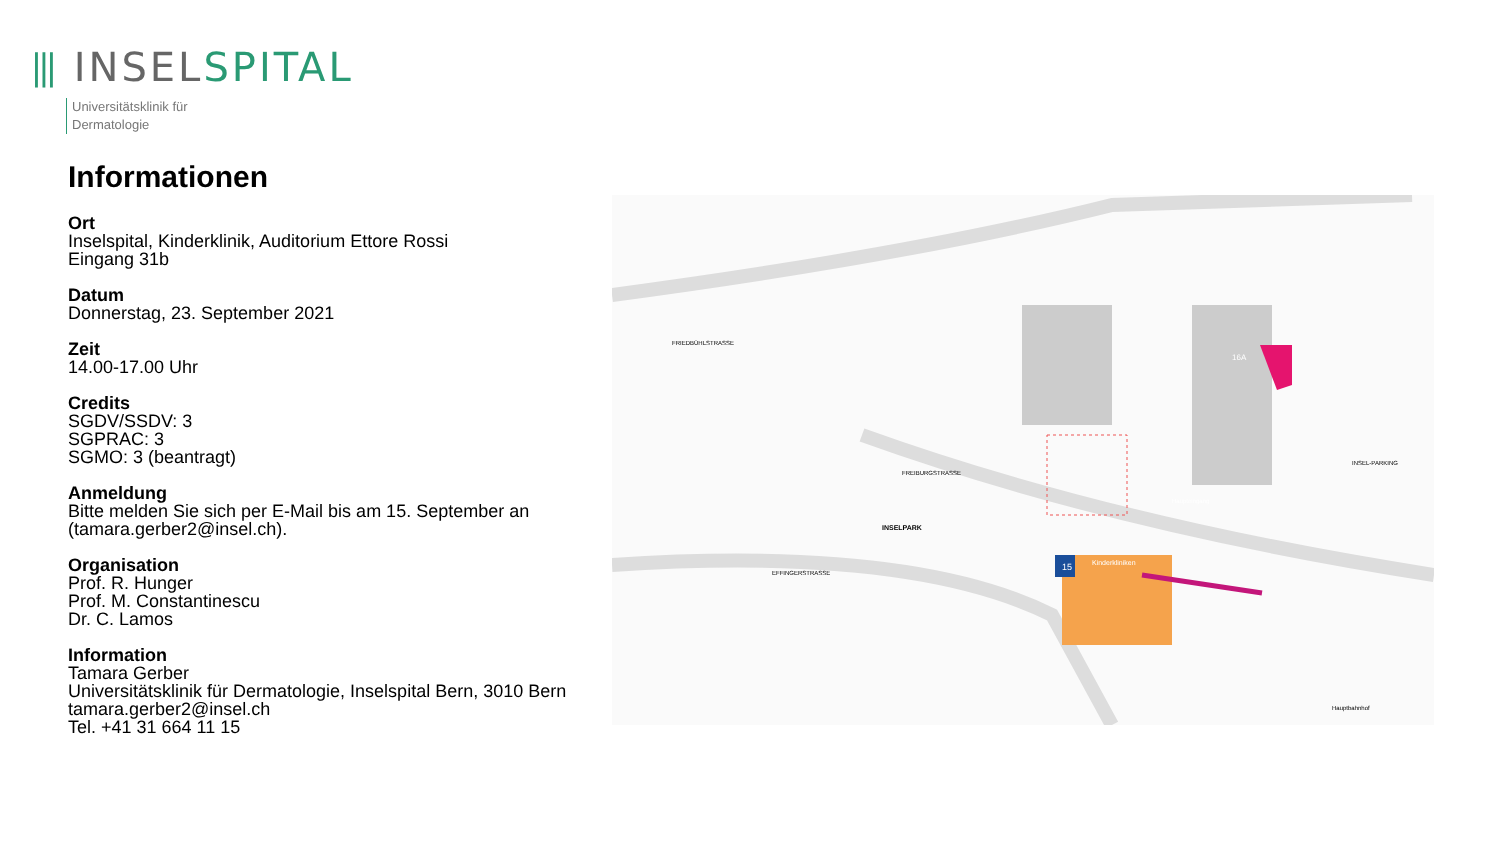⫴ INSEL SPITAL
Universitätsklinik für
Dermatologie
Informationen
Ort
Inselspital, Kinderklinik, Auditorium Ettore Rossi
Eingang 31b
Datum
Donnerstag, 23. September 2021
Zeit
14.00-17.00 Uhr
Credits
SGDV/SSDV: 3
SGPRAC: 3
SGMO: 3 (beantragt)
Anmeldung
Bitte melden Sie sich per E-Mail bis am 15. September an (tamara.gerber2@insel.ch).
Organisation
Prof. R. Hunger
Prof. M. Constantinescu
Dr. C. Lamos
Information
Tamara Gerber
Universitätsklinik für Dermatologie, Inselspital Bern, 3010 Bern
tamara.gerber2@insel.ch
Tel. +41 31 664 11 15
INSELPARK
Kinderkliniken
15
16A
Haupteingang
FREIBURGSTRASSE
EFFINGERSTRASSE
FRIEDBÜHLSTRASSE
INSEL-PARKING
Hauptbahnhof